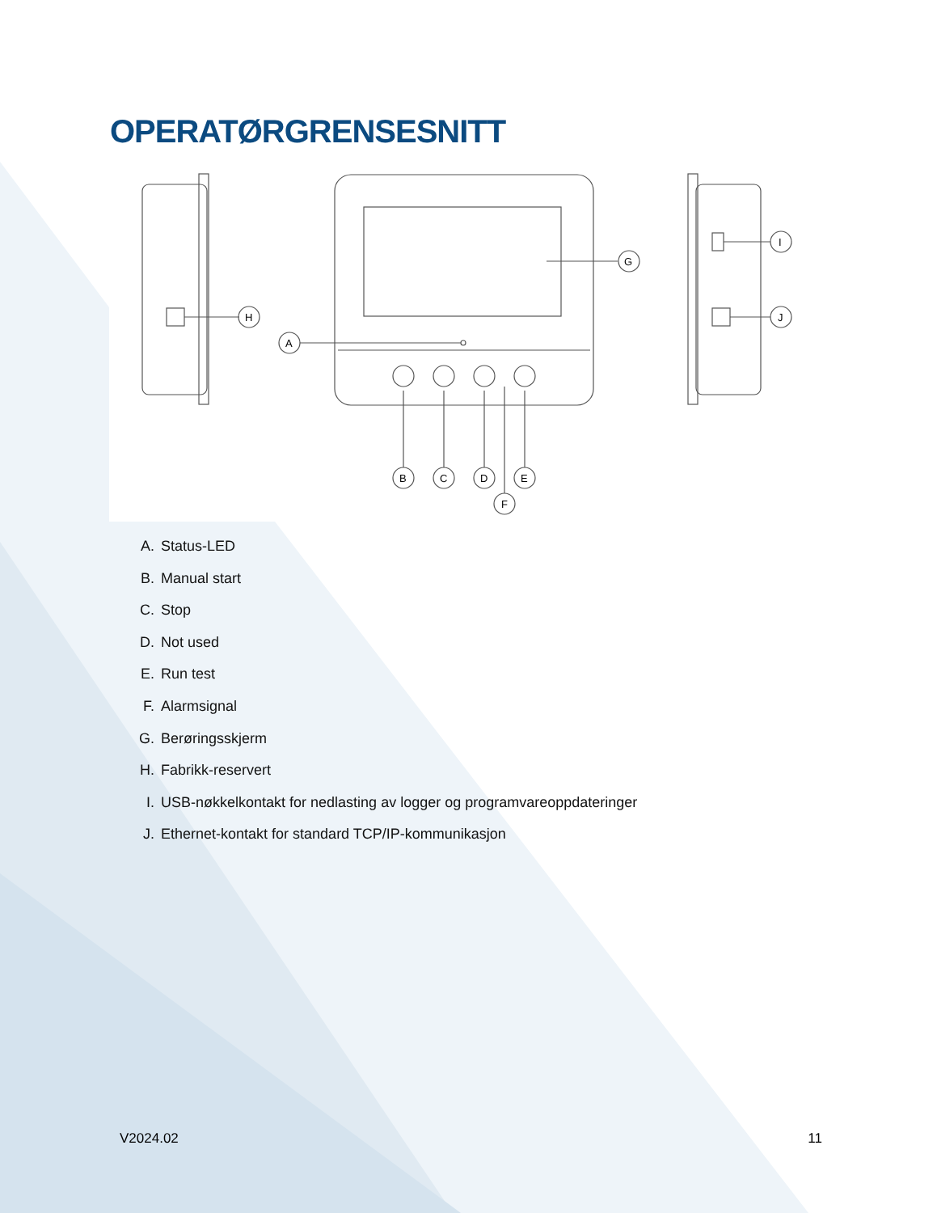OPERATØRGRENSESNITT
H
A
G
B
C
D
E
F
I
J
A. Status-LED
B. Manual start
C. Stop
D. Not used
E. Run test
F. Alarmsignal
G. Berøringsskjerm
H. Fabrikk-reservert
I. USB-nøkkelkontakt for nedlasting av logger og programvareoppdateringer
J. Ethernet-kontakt for standard TCP/IP-kommunikasjon
V2024.02 11